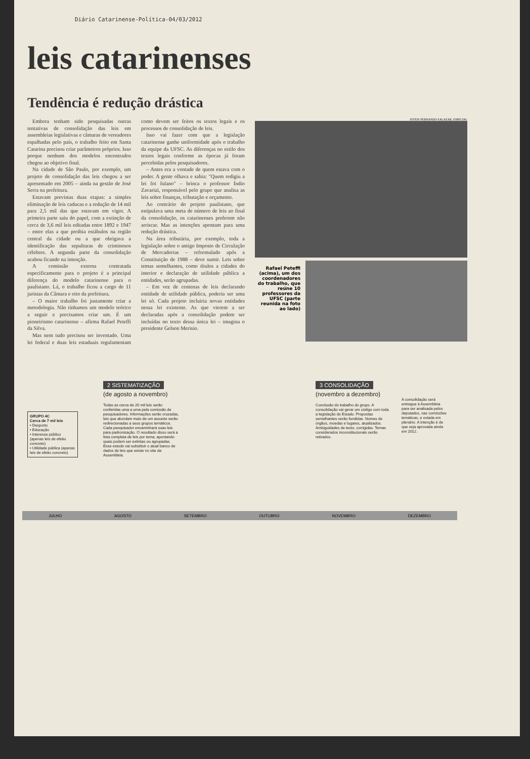Diário Catarinense-Política-04/03/2012
leis catarinenses
Tendência é redução drástica
Embora tenham sido pesquisadas outras tentativas de consolidação das leis em assembleias legislativas e câmaras de vereadores espalhadas pelo país, o trabalho feito em Santa Catarina precisou criar parâmetros próprios. Isso porque nenhum dos modelos encontrados chegou ao objetivo final.
Na cidade de São Paulo, por exemplo, um projeto de consolidação das leis chegou a ser apresentado em 2005 – ainda na gestão de José Serra na prefeitura.
Estavam previstas duas etapas: a simples eliminação de leis caducas e a redução de 14 mil para 2,5 mil das que estavam em vigor. A primeira parte saiu do papel, com a extinção de cerca de 3,6 mil leis editadas entre 1892 e 1947 – entre elas a que proibia estábulos na região central da cidade ou a que obrigava a identificação das sepulturas de criminosos célebres. A segunda parte da consolidação acabou ficando na intenção.
A comissão externa contratada especificamente para o projeto é a principal diferença do modelo catarinense para o paulistano. Lá, o trabalho ficou a cargo de 11 juristas da Câmara e oito da prefeitura.
– O maior trabalho foi justamente criar a metodologia. Não tínhamos um modelo teórico a seguir e precisamos criar um. É um pioneirismo catarinense – afirma Rafael Peteffi da Silva.
Mas nem tudo precisou ser inventado. Uma lei federal e duas leis estaduais regulamentam como devem ser feitos os textos legais e os processos de consolidação de leis.
Isso vai fazer com que a legislação catarinense ganhe uniformidade após o trabalho da equipe da UFSC. As diferenças no estilo dos textos legais conforme as épocas já foram percebidas pelos pesquisadores.
– Antes era a vontade de quem estava com o poder. A gente olhava e sabia: "Quem redigiu a lei foi fulano" – brinca o professor Índio Zavarizi, responsável pelo grupo que analisa as leis sobre finanças, tributação e orçamento.
Ao contrário do projeto paulistano, que estipulava uma meta de número de leis ao final da consolidação, os catarinenses preferem não arriscar. Mas as intenções apontam para uma redução drástica.
Na área tributária, por exemplo, toda a legislação sobre o antigo Imposto de Circulação de Mercadorias – reformulado após a Constituição de 1988 – deve sumir. Leis sobre temas semelhantes, como títulos a cidades do interior e declaração de utilidade pública a entidades, serão agrupadas.
– Em vez de centenas de leis declarando entidade de utilidade pública, poderia ser uma lei só. Cada projeto incluiria novas entidades nessa lei existente. As que vierem a ser declaradas após a consolidação podem ser incluídas no texto dessa única lei – imagina o presidente Gelson Merisio.
FOTOS FERNANDO SALAZAR, ESPECIAL
Rafael Peteffi (acima), um dos coordenadores do trabalho, que reúne 10 professores da UFSC (parte reunida na foto ao lado)
GRUPO 4C
Cerca de 7 mil leis
• Desporto
• Educação
• Interesse público (apenas leis de efeito concreto)
• Utilidade pública (apenas leis de efeito concreto)
2 SISTEMATIZAÇÃO
(de agosto a novembro)
Todas as cerca de 20 mil leis serão conferidas uma a uma pela comissão de pesquisadores. Informações serão cruzadas, leis que abordam mais de um assunto serão redirecionadas a seus grupos temáticos. Cada pesquisador encaminhará suas leis para padronização. O resultado disso será a lista completa de leis por tema, apontando quais podem ser extintas ou agrupadas. Esse estudo vai substituir o atual banco de dados de leis que existe no site da Assembleia.
3 CONSOLIDAÇÃO
(novembro a dezembro)
Conclusão do trabalho do grupo. A consolidação vai gerar um código com toda a legislação do Estado. Propostas semelhantes serão fundidas. Nomes de órgãos, moedas e lugares, atualizados. Ambiguidades de texto, corrigidas. Temas considerados inconstitucionais serão retirados.
A consolidação será entregue à Assembleia para ser analisada pelos deputados, nas comissões temáticas, e votada em plenário. A intenção é de que seja aprovada ainda em 2012.
JULHO AGOSTO SETEMBRO OUTUBRO NOVEMBRO DEZEMBRO